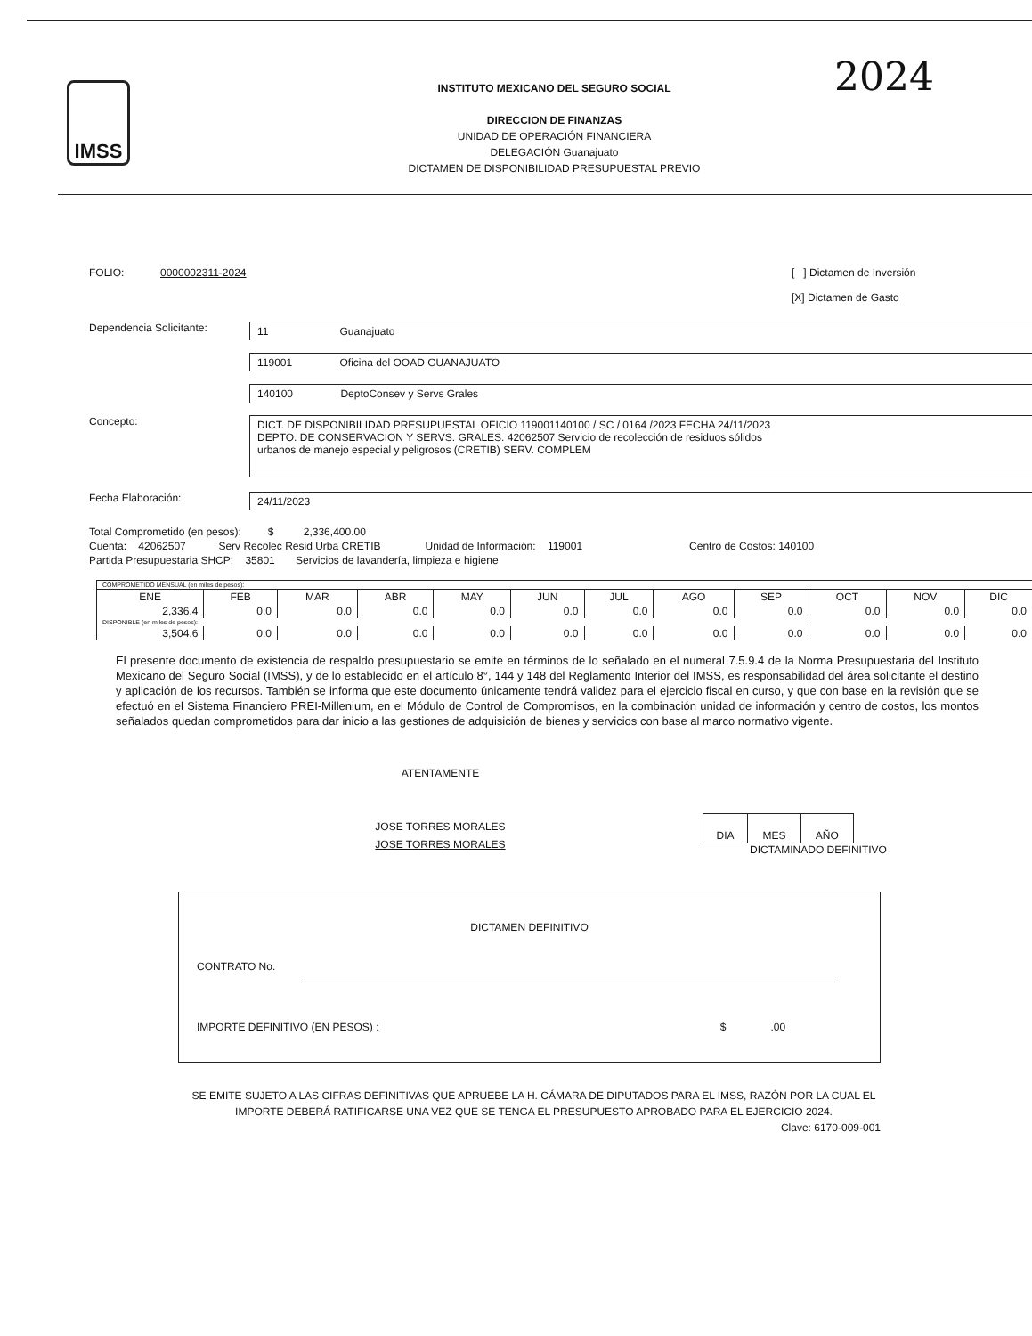2024
IMSS
INSTITUTO MEXICANO DEL SEGURO SOCIAL
DIRECCION DE FINANZAS
UNIDAD DE OPERACIÓN FINANCIERA
DELEGACIÓN Guanajuato
DICTAMEN DE DISPONIBILIDAD PRESUPUESTAL PREVIO
FOLIO: 0000002311-2024 [ ] Dictamen de Inversión
[X] Dictamen de Gasto
Dependencia Solicitante:
11 Guanajuato
119001 Oficina del OOAD GUANAJUATO
140100 DeptoConsev y Servs Grales
Concepto:
DICT. DE DISPONIBILIDAD PRESUPUESTAL OFICIO 119001140100 / SC / 0164 /2023 FECHA 24/11/2023
DEPTO. DE CONSERVACION Y SERVS. GRALES. 42062507 Servicio de recolección de residuos sólidos
urbanos de manejo especial y peligrosos (CRETIB) SERV. COMPLEM
Fecha Elaboración:
24/11/2023
Total Comprometido (en pesos): $ 2,336,400.00
Cuenta: 42062507 Serv Recolec Resid Urba CRETIB Unidad de Información: 119001 Centro de Costos: 140100
Partida Presupuestaria SHCP: 35801 Servicios de lavandería, limpieza e higiene
| COMPROMETIDO MENSUAL (en miles de pesos): | | | | | | | | | | | |
| ENE | FEB | MAR | ABR | MAY | JUN | JUL | AGO | SEP | OCT | NOV | DIC |
| 2,336.4 | 0.0 | 0.0 | 0.0 | 0.0 | 0.0 | 0.0 | 0.0 | 0.0 | 0.0 | 0.0 | 0.0 |
| DISPONIBLE (en miles de pesos): | | | | | | | | | | | |
| 3,504.6 | 0.0 | 0.0 | 0.0 | 0.0 | 0.0 | 0.0 | 0.0 | 0.0 | 0.0 | 0.0 | 0.0 |
El presente documento de existencia de respaldo presupuestario se emite en términos de lo señalado en el numeral 7.5.9.4 de la Norma Presupuestaria del Instituto Mexicano del Seguro Social (IMSS), y de lo establecido en el artículo 8°, 144 y 148 del Reglamento Interior del IMSS, es responsabilidad del área solicitante el destino y aplicación de los recursos. También se informa que este documento únicamente tendrá validez para el ejercicio fiscal en curso, y que con base en la revisión que se efectuó en el Sistema Financiero PREI-Millenium, en el Módulo de Control de Compromisos, en la combinación unidad de información y centro de costos, los montos señalados quedan comprometidos para dar inicio a las gestiones de adquisición de bienes y servicios con base al marco normativo vigente.
ATENTAMENTE
JOSE TORRES MORALES
JOSE TORRES MORALES
| DIA | MES | AÑO |
DICTAMINADO DEFINITIVO
DICTAMEN DEFINITIVO
CONTRATO No.
IMPORTE DEFINITIVO (EN PESOS) : $ .00
SE EMITE SUJETO A LAS CIFRAS DEFINITIVAS QUE APRUEBE LA H. CÁMARA DE DIPUTADOS PARA EL IMSS, RAZÓN POR LA CUAL EL IMPORTE DEBERÁ RATIFICARSE UNA VEZ QUE SE TENGA EL PRESUPUESTO APROBADO PARA EL EJERCICIO 2024.
Clave: 6170-009-001